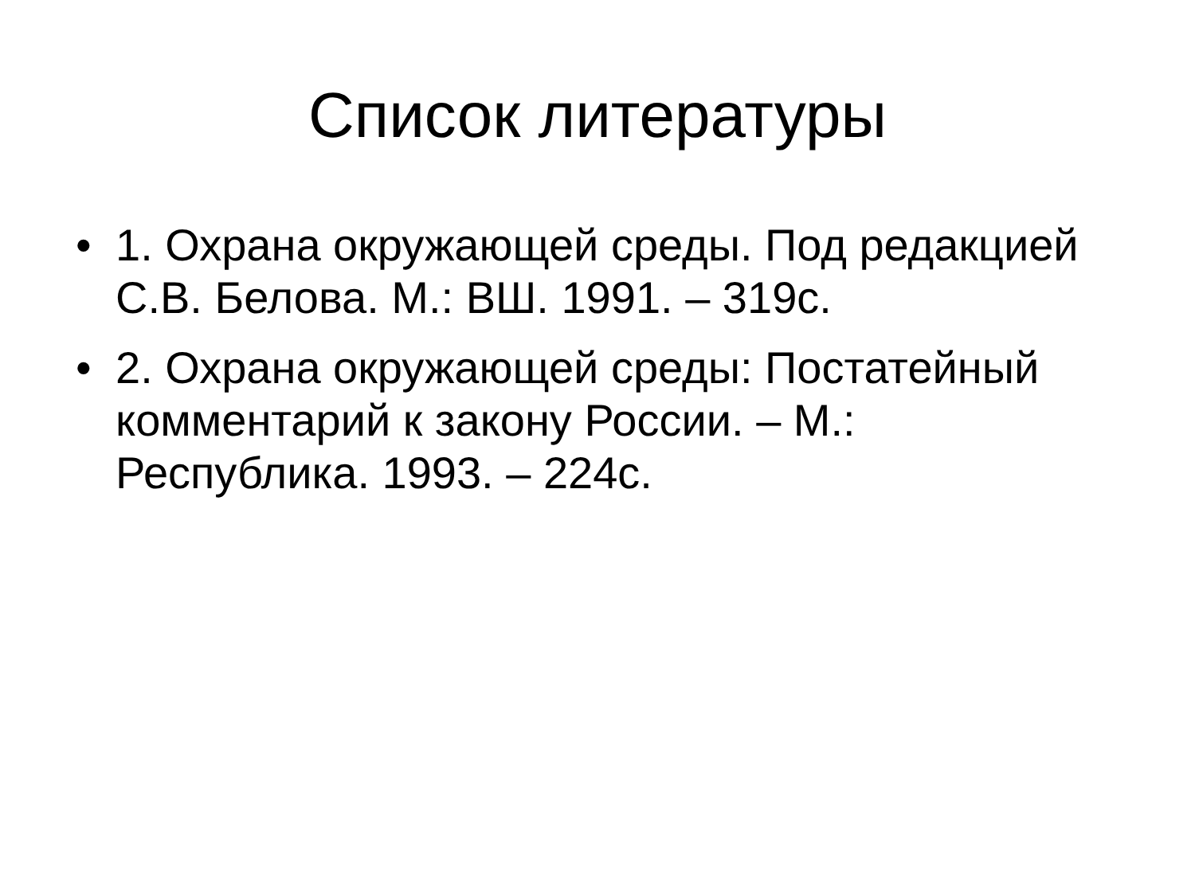Список литературы
• 1. Охрана окружающей среды. Под редакцией С.В. Белова. М.: ВШ. 1991. – 319с.
• 2. Охрана окружающей среды: Постатейный комментарий к закону России. – М.: Республика. 1993. – 224с.